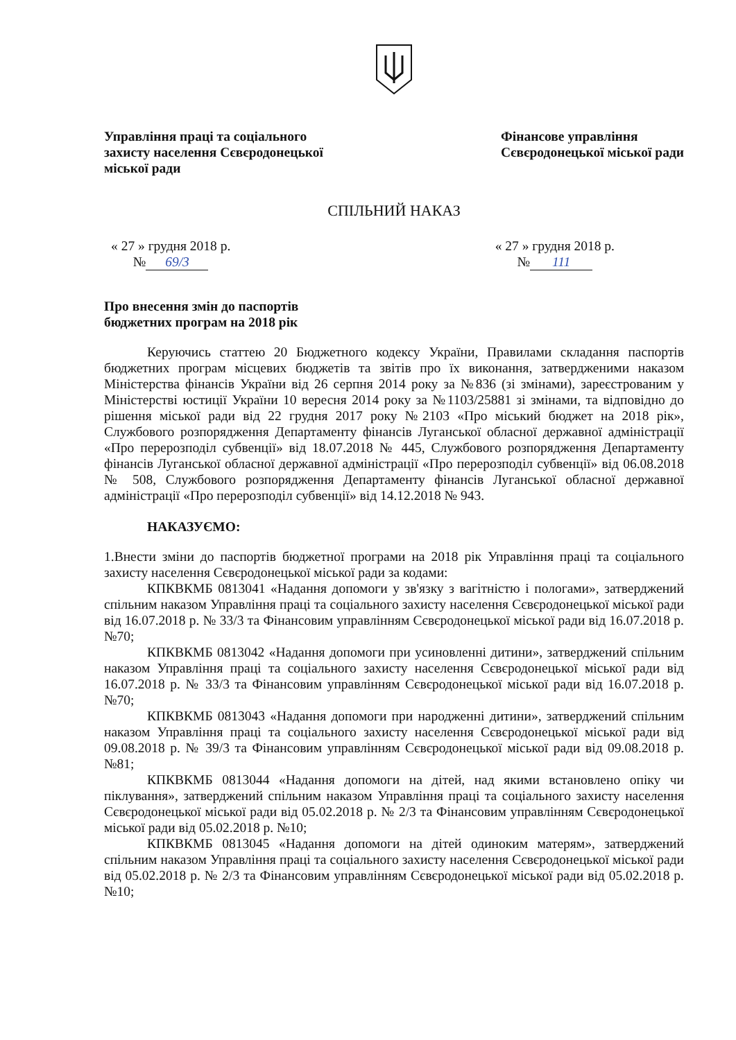Управління праці та соціального
захисту населення Сєвєродонецької
міської ради
Фінансове управління
Сєвєродонецької міської ради
СПІЛЬНИЙ НАКАЗ
« 27 » грудня 2018 р.
№ 69/3
« 27 » грудня 2018 р.
№ 111
Про внесення змін до паспортів
бюджетних програм на 2018 рік
Керуючись статтею 20 Бюджетного кодексу України, Правилами складання паспортів бюджетних програм місцевих бюджетів та звітів про їх виконання, затвердженими наказом Міністерства фінансів України від 26 серпня 2014 року за №836 (зі змінами), зареєстрованим у Міністерстві юстиції України 10 вересня 2014 року за №1103/25881 зі змінами, та відповідно до рішення міської ради від 22 грудня 2017 року №2103 «Про міський бюджет на 2018 рік», Службового розпорядження Департаменту фінансів Луганської обласної державної адміністрації «Про перерозподіл субвенції» від 18.07.2018 № 445, Службового розпорядження Департаменту фінансів Луганської обласної державної адміністрації «Про перерозподіл субвенції» від 06.08.2018 № 508, Службового розпорядження Департаменту фінансів Луганської обласної державної адміністрації «Про перерозподіл субвенції» від 14.12.2018 № 943.
НАКАЗУЄМО:
1.Внести зміни до паспортів бюджетної програми на 2018 рік Управління праці та соціального захисту населення Сєвєродонецької міської ради за кодами:
КПКВКМБ 0813041 «Надання допомоги у зв'язку з вагітністю і пологами», затверджений спільним наказом Управління праці та соціального захисту населення Сєвєродонецької міської ради від 16.07.2018 р. № 33/3 та Фінансовим управлінням Сєвєродонецької міської ради від 16.07.2018 р. №70;
КПКВКМБ 0813042 «Надання допомоги при усиновленні дитини», затверджений спільним наказом Управління праці та соціального захисту населення Сєвєродонецької міської ради від 16.07.2018 р. № 33/3 та Фінансовим управлінням Сєвєродонецької міської ради від 16.07.2018 р. №70;
КПКВКМБ 0813043 «Надання допомоги при народженні дитини», затверджений спільним наказом Управління праці та соціального захисту населення Сєвєродонецької міської ради від 09.08.2018 р. № 39/3 та Фінансовим управлінням Сєвєродонецької міської ради від 09.08.2018 р. №81;
КПКВКМБ 0813044 «Надання допомоги на дітей, над якими встановлено опіку чи піклування», затверджений спільним наказом Управління праці та соціального захисту населення Сєвєродонецької міської ради від 05.02.2018 р. № 2/3 та Фінансовим управлінням Сєвєродонецької міської ради від 05.02.2018 р. №10;
КПКВКМБ 0813045 «Надання допомоги на дітей одиноким матерям», затверджений спільним наказом Управління праці та соціального захисту населення Сєвєродонецької міської ради від 05.02.2018 р. № 2/3 та Фінансовим управлінням Сєвєродонецької міської ради від 05.02.2018 р. №10;